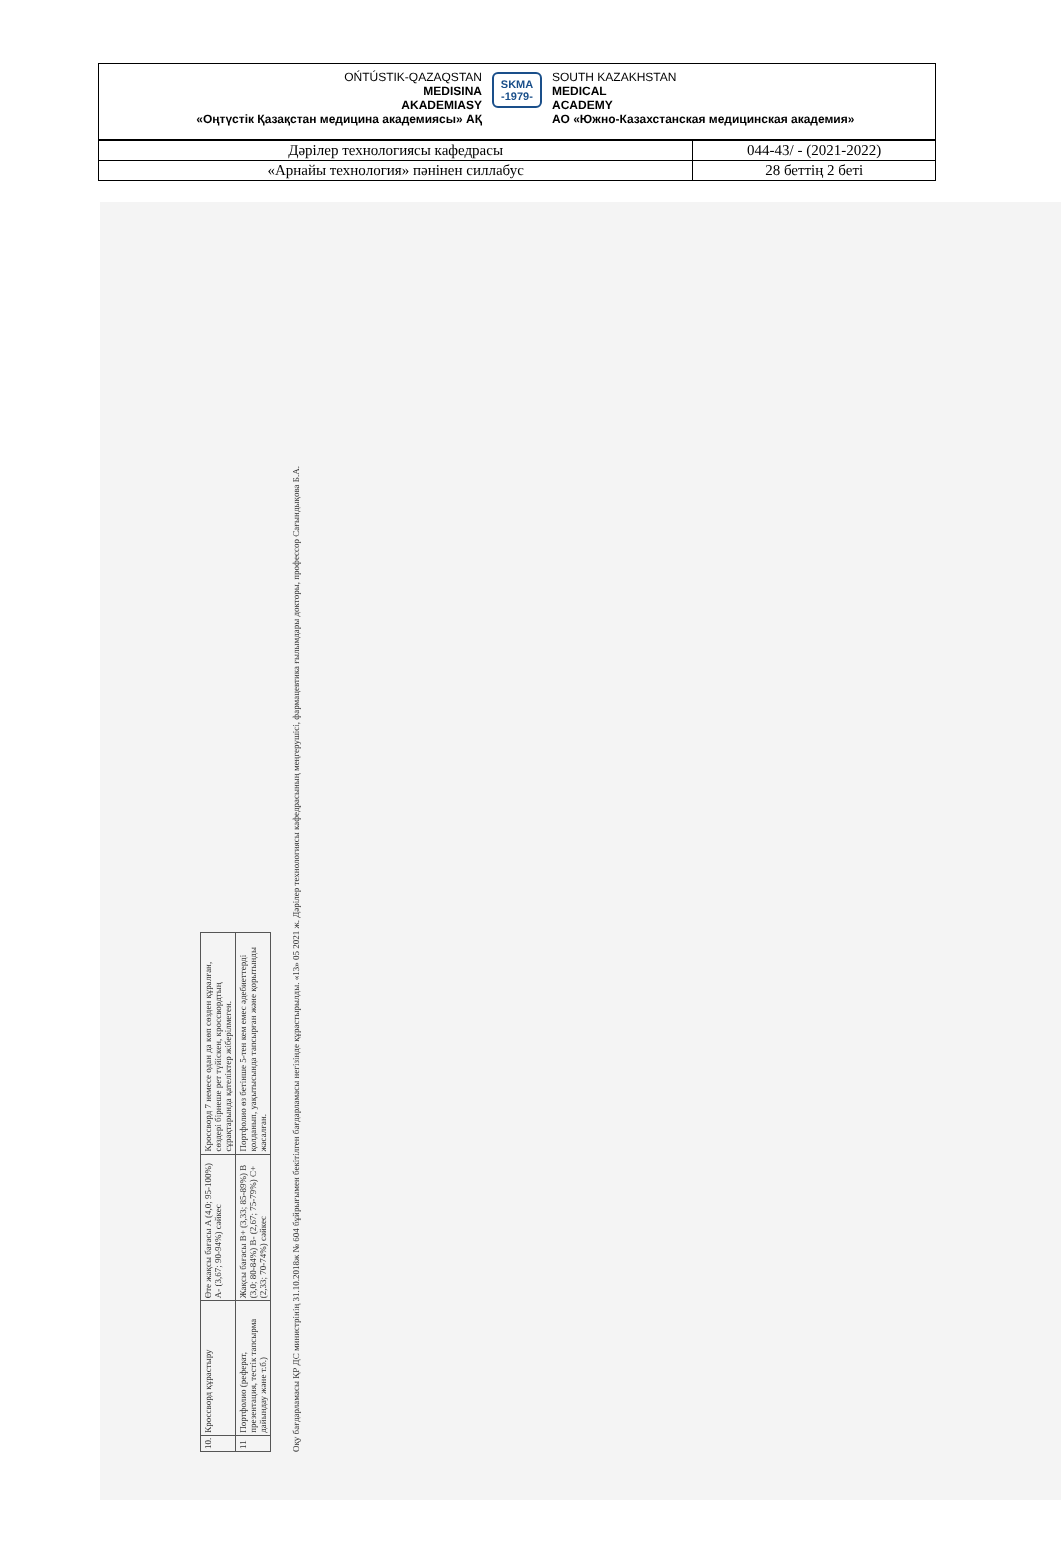ОŃTÚSTIK-QAZAQSTAN
MEDISINA
AKADEMIASY
«Оңтүстік Қазақстан медицина академиясы» АҚ
SKMA
-1979-
SOUTH KAZAKHSTAN
MEDICAL
ACADEMY
АО «Южно-Казахстанская медицинская академия»
| Дәрілер технологиясы кафедрасы | 044-43/ - (2021-2022) |
| «Арнайы технология» пәнінен силлабус | 28 беттің 2 беті |
| 10. | Кроссворд құрастыру | Өте жақсы бағасы A (4,0; 95-100%) A- (3,67; 90-94%) сәйкес | Кроссворд 7 немесе одан да көп сөзден құралған, сөздері бірнеше рет түйіскен, кроссвордтың сұрақтарында қателіктер жіберілмеген. |
| 11 | Портфолио (реферат, презентация, тестік тапсырма дайындау және т.б.) | Жақсы бағасы B+ (3,33; 85-89%) B (3,0; 80-84%) B- (2,67; 75-79%) C+ (2,33; 70-74%) сәйкес | Портфолио өз бетінше 5-тен кем емес әдебиеттерді қолданып, уақытысында тапсырған және қорытынды жасалған. |
Оқу бағдарламасы ҚР ДС министрінің 31.10.2018ж № 604 бұйрығымен бекітілген бағдарламасы негізінде құрастырылды. «13» 05 2021 ж. Дәрілер технологиясы кафедрасының меңгерушісі, фармацевтика ғылымдары докторы, профессор Сағындықова Б.А.